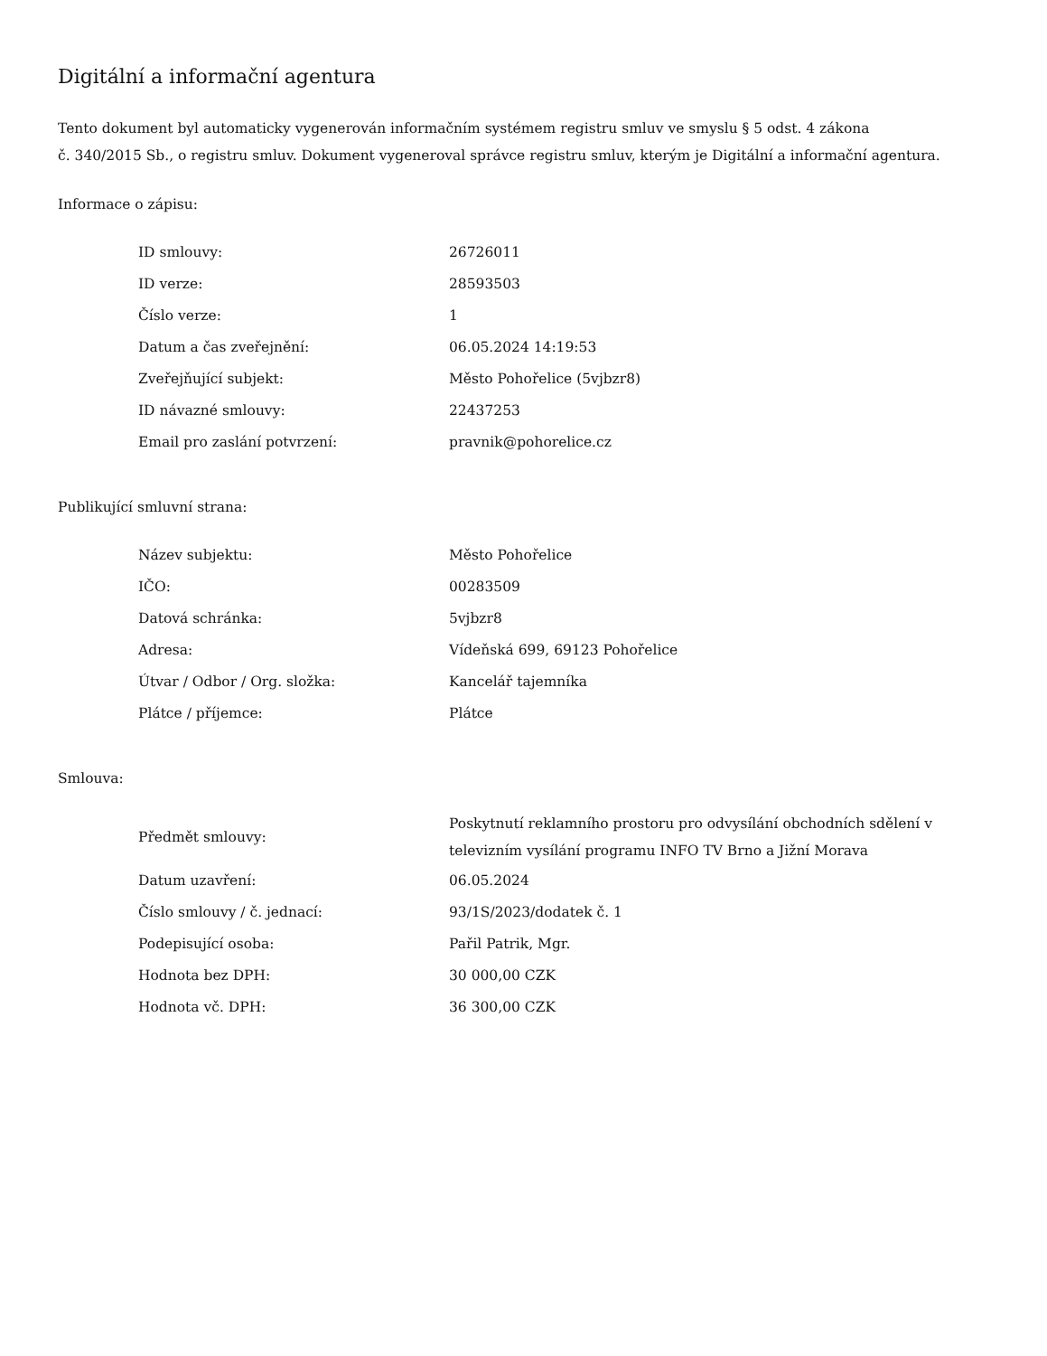Digitální a informační agentura
Tento dokument byl automaticky vygenerován informačním systémem registru smluv ve smyslu § 5 odst. 4 zákona
č. 340/2015 Sb., o registru smluv. Dokument vygeneroval správce registru smluv, kterým je Digitální a informační agentura.
Informace o zápisu:
| ID smlouvy: | 26726011 |
| ID verze: | 28593503 |
| Číslo verze: | 1 |
| Datum a čas zveřejnění: | 06.05.2024 14:19:53 |
| Zveřejňující subjekt: | Město Pohořelice (5vjbzr8) |
| ID návazné smlouvy: | 22437253 |
| Email pro zaslání potvrzení: | pravnik@pohorelice.cz |
Publikující smluvní strana:
| Název subjektu: | Město Pohořelice |
| IČO: | 00283509 |
| Datová schránka: | 5vjbzr8 |
| Adresa: | Vídeňská 699, 69123 Pohořelice |
| Útvar / Odbor / Org. složka: | Kancelář tajemníka |
| Plátce / příjemce: | Plátce |
Smlouva:
| Předmět smlouvy: | Poskytnutí reklamního prostoru pro odvysílání obchodních sdělení v televizním vysílání programu INFO TV Brno a Jižní Morava |
| Datum uzavření: | 06.05.2024 |
| Číslo smlouvy / č. jednací: | 93/1S/2023/dodatek č. 1 |
| Podepisující osoba: | Pařil Patrik, Mgr. |
| Hodnota bez DPH: | 30 000,00 CZK |
| Hodnota vč. DPH: | 36 300,00 CZK |